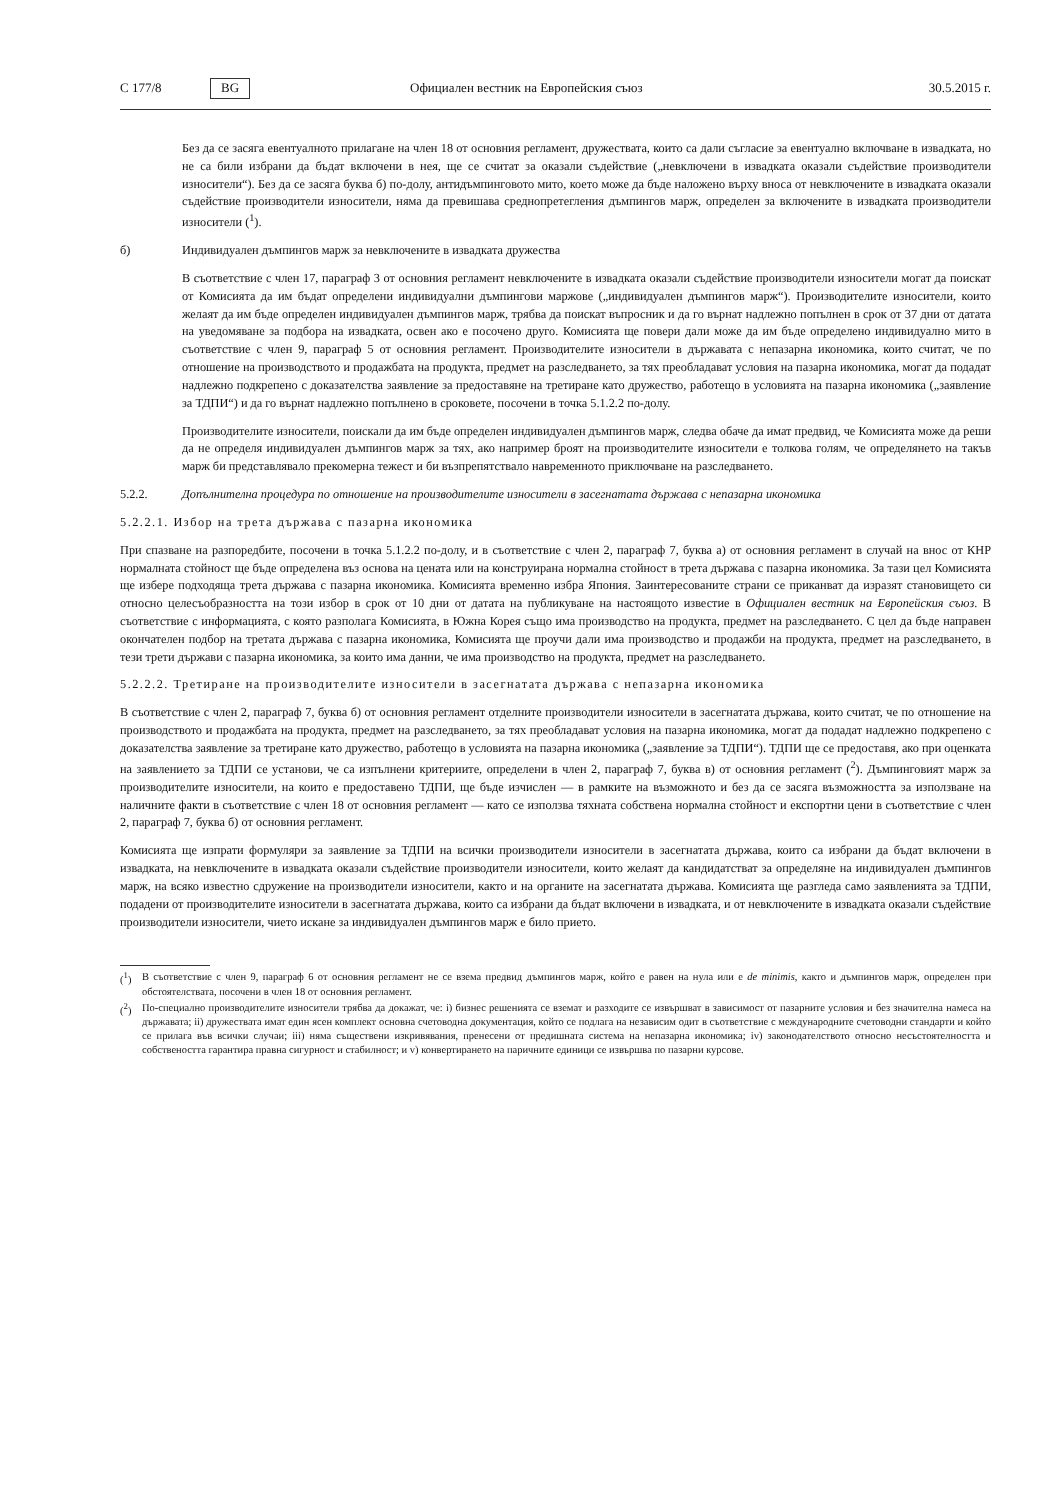C 177/8 BG Официален вестник на Европейския съюз 30.5.2015 г.
Без да се засяга евентуалното прилагане на член 18 от основния регламент, дружествата, които са дали съгласие за евентуално включване в извадката, но не са били избрани да бъдат включени в нея, ще се считат за оказали съдействие („невключени в извадката оказали съдействие производители износители“). Без да се засяга буква б) по-долу, антидъмпинговото мито, което може да бъде наложено върху вноса от невключените в извадката оказали съдействие производители износители, няма да превишава среднопретегления дъмпингов марж, определен за включените в извадката производители износители (<sup>1</sup>).
б) Индивидуален дъмпингов марж за невключените в извадката дружества
В съответствие с член 17, параграф 3 от основния регламент невключените в извадката оказали съдействие производители износители могат да поискат от Комисията да им бъдат определени индивидуални дъмпингови маржове („индивидуален дъмпингов марж“). Производителите износители, които желаят да им бъде определен индивидуален дъмпингов марж, трябва да поискат въпросник и да го върнат надлежно попълнен в срок от 37 дни от датата на уведомяване за подбора на извадката, освен ако е посочено друго. Комисията ще повери дали може да им бъде определено индивидуално мито в съответствие с член 9, параграф 5 от основния регламент. Производителите износители в държавата с непазарна икономика, които считат, че по отношение на производството и продажбата на продукта, предмет на разследването, за тях преобладават условия на пазарна икономика, могат да подадат надлежно подкрепено с доказателства заявление за предоставяне на третиране като дружество, работещо в условията на пазарна икономика („заявление за ТДПИ“) и да го върнат надлежно попълнено в сроковете, посочени в точка 5.1.2.2 по-долу.
Производителите износители, поискали да им бъде определен индивидуален дъмпингов марж, следва обаче да имат предвид, че Комисията може да реши да не определя индивидуален дъмпингов марж за тях, ако например броят на производителите износители е толкова голям, че определянето на такъв марж би представлявало прекомерна тежест и би възпрепятствало навременното приключване на разследването.
5.2.2. Допълнителна процедура по отношение на производителите износители в засегнатата държава с непазарна икономика
5.2.2.1. Избор на трета държава с пазарна икономика
При спазване на разпоредбите, посочени в точка 5.1.2.2 по-долу, и в съответствие с член 2, параграф 7, буква а) от основния регламент в случай на внос от КНР нормалната стойност ще бъде определена въз основа на цената или на конструирана нормална стойност в трета държава с пазарна икономика. За тази цел Комисията ще избере подходяща трета държава с пазарна икономика. Комисията временно избра Япония. Заинтересованите страни се приканват да изразят становището си относно целесъобразността на този избор в срок от 10 дни от датата на публикуване на настоящото известие в Официален вестник на Европейския съюз. В съответствие с информацията, с която разполага Комисията, в Южна Корея също има производство на продукта, предмет на разследването. С цел да бъде направен окончателен подбор на третата държава с пазарна икономика, Комисията ще проучи дали има производство и продажби на продукта, предмет на разследването, в тези трети държави с пазарна икономика, за които има данни, че има производство на продукта, предмет на разследването.
5.2.2.2. Третиране на производителите износители в засегнатата държава с непазарна икономика
В съответствие с член 2, параграф 7, буква б) от основния регламент отделните производители износители в засегнатата държава, които считат, че по отношение на производството и продажбата на продукта, предмет на разследването, за тях преобладават условия на пазарна икономика, могат да подадат надлежно подкрепено с доказателства заявление за третиране като дружество, работещо в условията на пазарна икономика („заявление за ТДПИ“). ТДПИ ще се предоставя, ако при оценката на заявлението за ТДПИ се установи, че са изпълнени критериите, определени в член 2, параграф 7, буква в) от основния регламент (<sup>2</sup>). Дъмпинговият марж за производителите износители, на които е предоставено ТДПИ, ще бъде изчислен — в рамките на възможното и без да се засяга възможността за използване на наличните факти в съответствие с член 18 от основния регламент — като се използва тяхната собствена нормална стойност и експортни цени в съответствие с член 2, параграф 7, буква б) от основния регламент.
Комисията ще изпрати формуляри за заявление за ТДПИ на всички производители износители в засегнатата държава, които са избрани да бъдат включени в извадката, на невключените в извадката оказали съдействие производители износители, които желаят да кандидатстват за определяне на индивидуален дъмпингов марж, на всяко известно сдружение на производители износители, както и на органите на засегнатата държава. Комисията ще разгледа само заявленията за ТДПИ, подадени от производителите износители в засегнатата държава, които са избрани да бъдат включени в извадката, и от невключените в извадката оказали съдействие производители износители, чието искане за индивидуален дъмпингов марж е било прието.
(<sup>1</sup>) В съответствие с член 9, параграф 6 от основния регламент не се взема предвид дъмпингов марж, който е равен на нула или е de minimis, както и дъмпингов марж, определен при обстоятелствата, посочени в член 18 от основния регламент.
(<sup>2</sup>) По-специално производителите износители трябва да докажат, че: i) бизнес решенията се вземат и разходите се извършват в зависимост от пазарните условия и без значителна намеса на държавата; ii) дружествата имат един ясен комплект основна счетоводна документация, който се подлага на независим одит в съответствие с международните счетоводни стандарти и който се прилага във всички случаи; iii) няма съществени изкривявания, пренесени от предишната система на непазарна икономика; iv) законодателството относно несъстоятелността и собствеността гарантира правна сигурност и стабилност; и v) конвертирането на паричните единици се извършва по пазарни курсове.